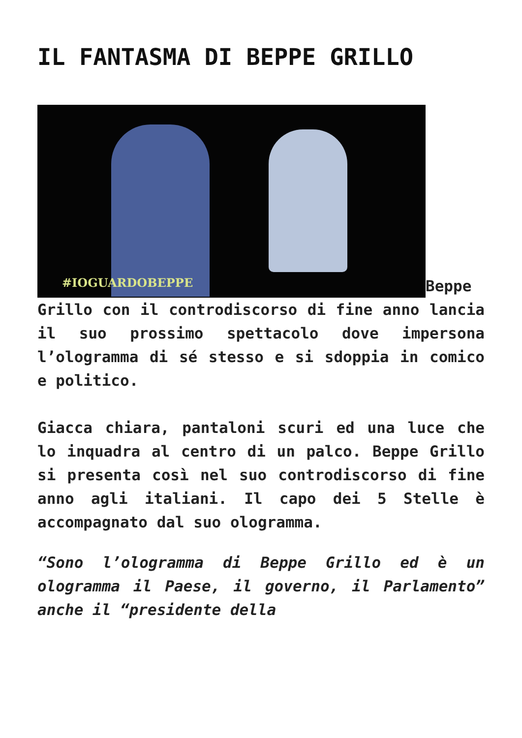IL FANTASMA DI BEPPE GRILLO
#IOGUARDOBEPPE Beppe Grillo con il controdiscorso di fine anno lancia il suo prossimo spettacolo dove impersona l’ologramma di sé stesso e si sdoppia in comico e politico.
Giacca chiara, pantaloni scuri ed una luce che lo inquadra al centro di un palco. Beppe Grillo si presenta così nel suo controdiscorso di fine anno agli italiani. Il capo dei 5 Stelle è accompagnato dal suo ologramma.
“Sono l’ologramma di Beppe Grillo ed è un ologramma il Paese, il governo, il Parlamento” anche il “presidente della